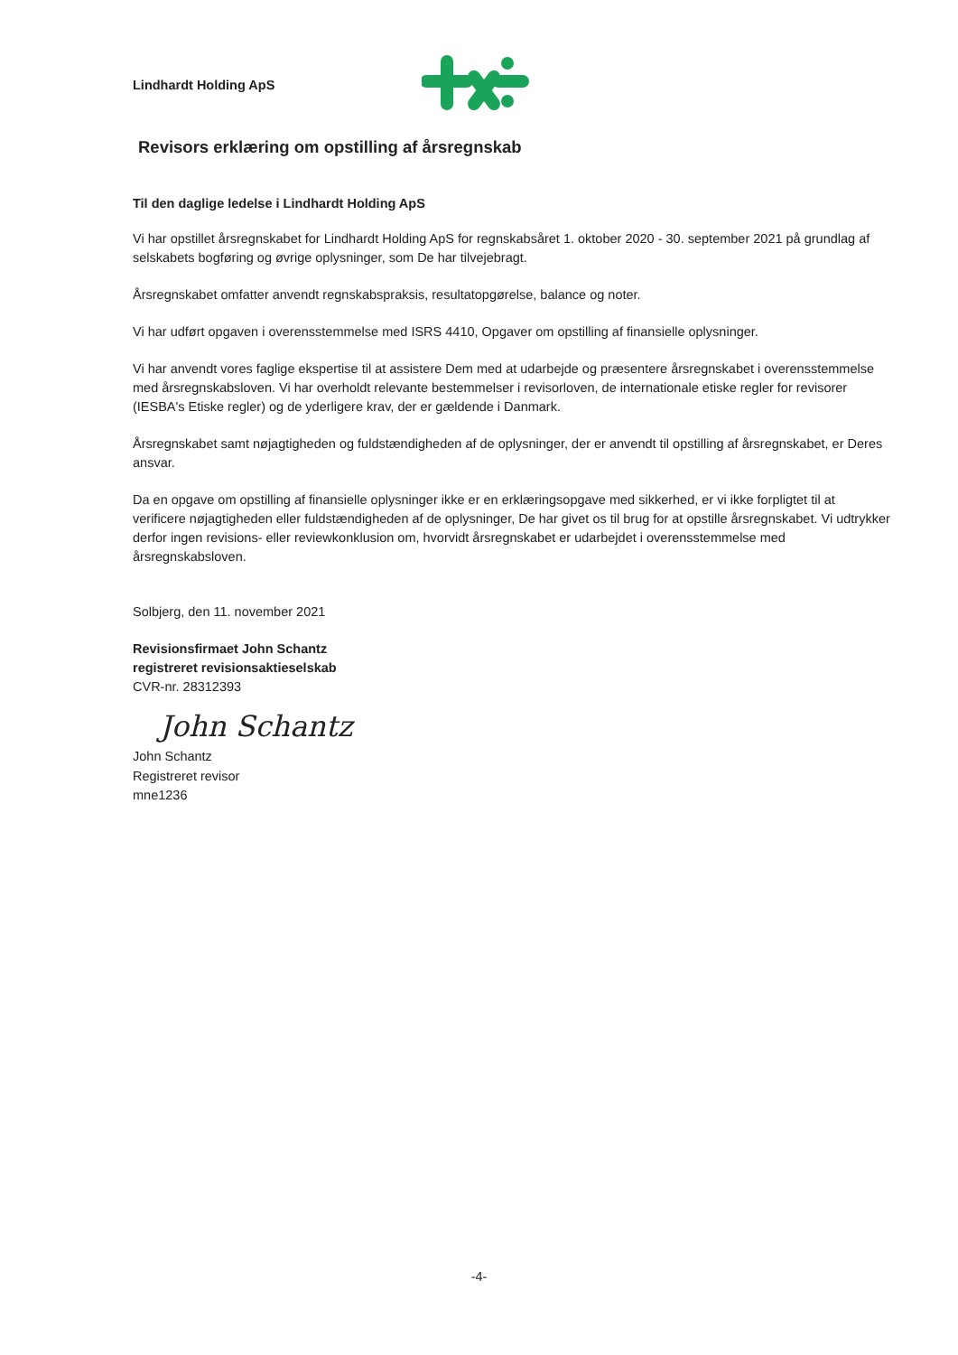Lindhardt Holding ApS
Revisors erklæring om opstilling af årsregnskab
Til den daglige ledelse i Lindhardt Holding ApS
Vi har opstillet årsregnskabet for Lindhardt Holding ApS for regnskabsåret 1. oktober 2020 - 30. september 2021 på grundlag af selskabets bogføring og øvrige oplysninger, som De har tilvejebragt.
Årsregnskabet omfatter anvendt regnskabspraksis, resultatopgørelse, balance og noter.
Vi har udført opgaven i overensstemmelse med ISRS 4410, Opgaver om opstilling af finansielle oplysninger.
Vi har anvendt vores faglige ekspertise til at assistere Dem med at udarbejde og præsentere årsregnskabet i overensstemmelse med årsregnskabsloven. Vi har overholdt relevante bestemmelser i revisorloven, de internationale etiske regler for revisorer (IESBA's Etiske regler) og de yderligere krav, der er gældende i Danmark.
Årsregnskabet samt nøjagtigheden og fuldstændigheden af de oplysninger, der er anvendt til opstilling af årsregnskabet, er Deres ansvar.
Da en opgave om opstilling af finansielle oplysninger ikke er en erklæringsopgave med sikkerhed, er vi ikke forpligtet til at verificere nøjagtigheden eller fuldstændigheden af de oplysninger, De har givet os til brug for at opstille årsregnskabet. Vi udtrykker derfor ingen revisions- eller reviewkonklusion om, hvorvidt årsregnskabet er udarbejdet i overensstemmelse med årsregnskabsloven.
Solbjerg, den 11. november 2021
Revisionsfirmaet John Schantz
registreret revisionsaktieselskab
CVR-nr. 28312393
John Schantz
John Schantz
Registreret revisor
mne1236
-4-